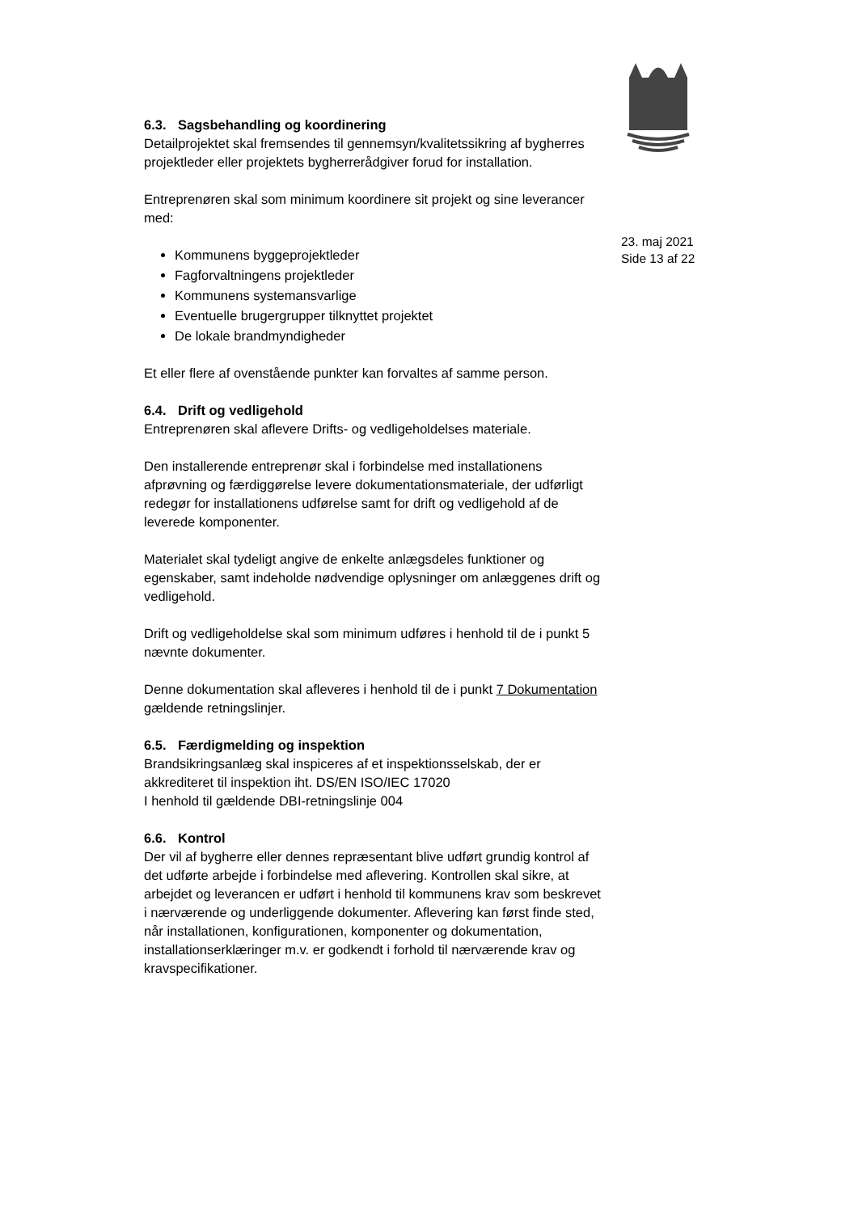6.3. Sagsbehandling og koordinering
Detailprojektet skal fremsendes til gennemsyn/kvalitetssikring af bygherres projektleder eller projektets bygherrerådgiver forud for installation.
Entreprenøren skal som minimum koordinere sit projekt og sine leverancer med:
Kommunens byggeprojektleder
Fagforvaltningens projektleder
Kommunens systemansvarlige
Eventuelle brugergrupper tilknyttet projektet
De lokale brandmyndigheder
Et eller flere af ovenstående punkter kan forvaltes af samme person.
6.4. Drift og vedligehold
Entreprenøren skal aflevere Drifts- og vedligeholdelses materiale.
Den installerende entreprenør skal i forbindelse med installationens afprøvning og færdiggørelse levere dokumentationsmateriale, der udførligt redegør for installationens udførelse samt for drift og vedligehold af de leverede komponenter.
Materialet skal tydeligt angive de enkelte anlægsdeles funktioner og egenskaber, samt indeholde nødvendige oplysninger om anlæggenes drift og vedligehold.
Drift og vedligeholdelse skal som minimum udføres i henhold til de i punkt 5 nævnte dokumenter.
Denne dokumentation skal afleveres i henhold til de i punkt 7 Dokumentation gældende retningslinjer.
6.5. Færdigmelding og inspektion
Brandsikringsanlæg skal inspiceres af et inspektionsselskab, der er akkrediteret til inspektion iht. DS/EN ISO/IEC 17020
I henhold til gældende DBI-retningslinje 004
6.6. Kontrol
Der vil af bygherre eller dennes repræsentant blive udført grundig kontrol af det udførte arbejde i forbindelse med aflevering. Kontrollen skal sikre, at arbejdet og leverancen er udført i henhold til kommunens krav som beskrevet i nærværende og underliggende dokumenter. Aflevering kan først finde sted, når installationen, konfigurationen, komponenter og dokumentation, installationserklæringer m.v. er godkendt i forhold til nærværende krav og kravspecifikationer.
23. maj 2021
Side 13 af 22